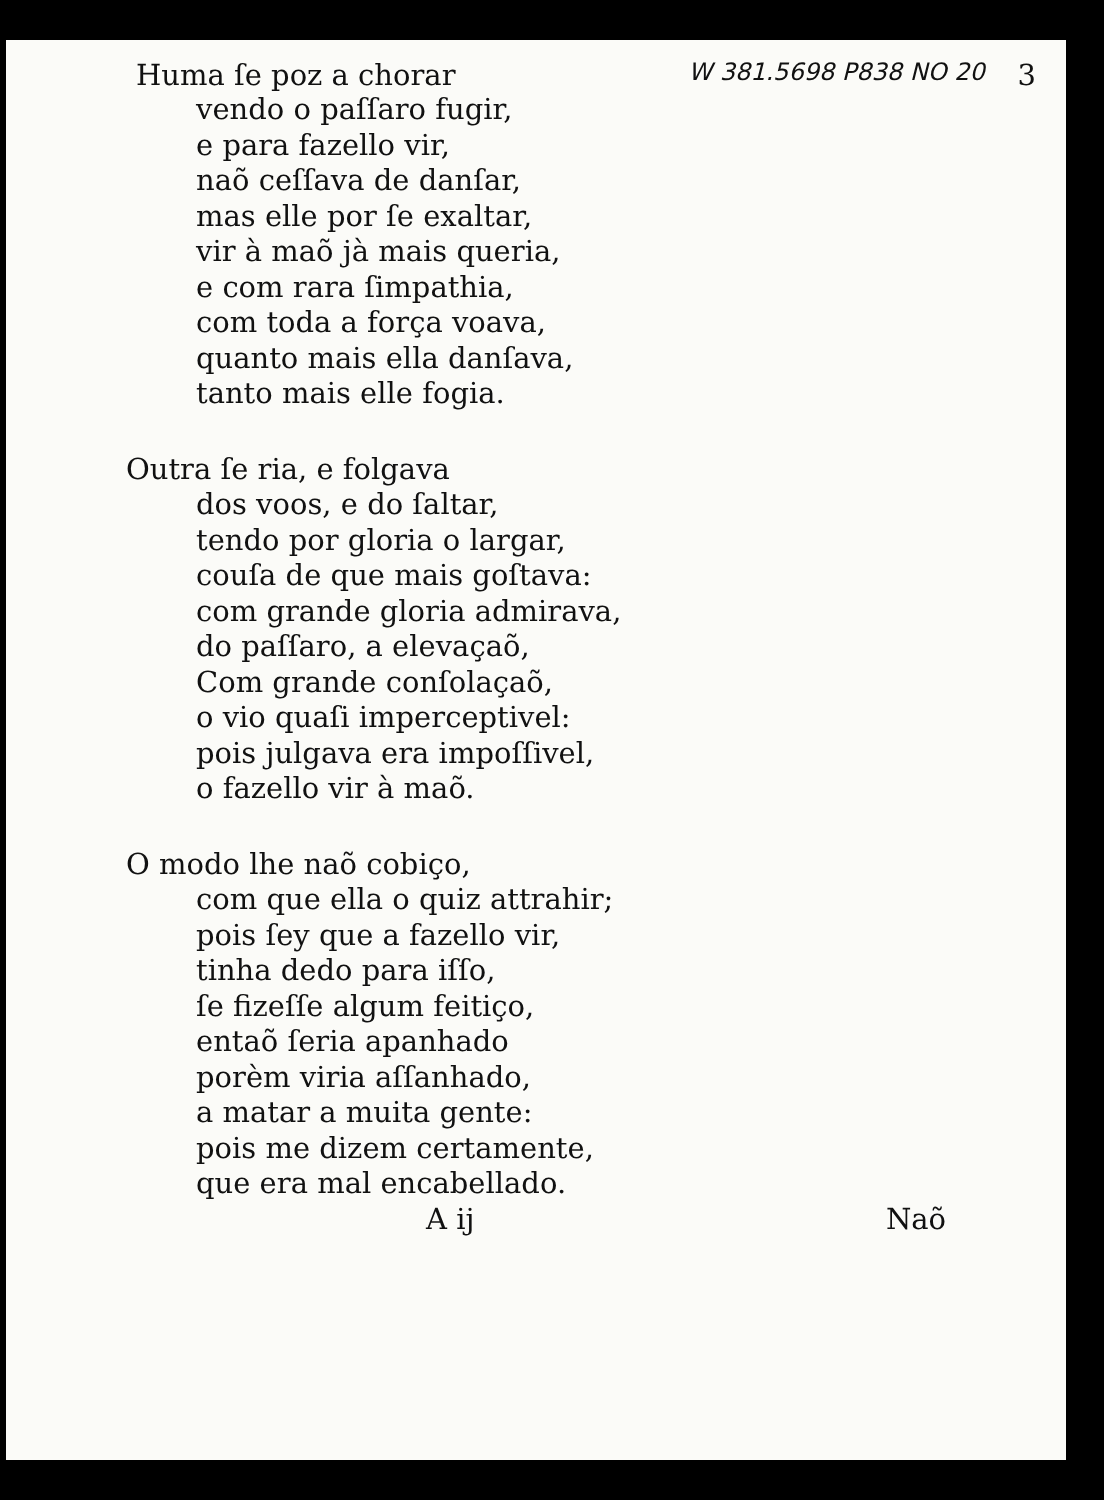Huma ſe poz a chorar W 381.5698 P838 NO 20 3
vendo o paſſaro fugir,
e para fazello vir,
naõ ceſſava de danſar,
mas elle por ſe exaltar,
vir à maõ jà mais queria,
e com rara ſimpathia,
com toda a força voava,
quanto mais ella danſava,
tanto mais elle fogia.
Outra ſe ria, e folgava
dos voos, e do ſaltar,
tendo por gloria o largar,
couſa de que mais goſtava:
com grande gloria admirava,
do paſſaro, a elevaçaõ,
Com grande conſolaçaõ,
o vio quaſi imperceptivel:
pois julgava era impoſſivel,
o fazello vir à maõ.
O modo lhe naõ cobiço,
com que ella o quiz attrahir;
pois ſey que a fazello vir,
tinha dedo para iſſo,
ſe fizeſſe algum feitiço,
entaõ ſeria apanhado
porèm viria aſſanhado,
a matar a muita gente:
pois me dizem certamente,
que era mal encabellado.
A ij Naõ